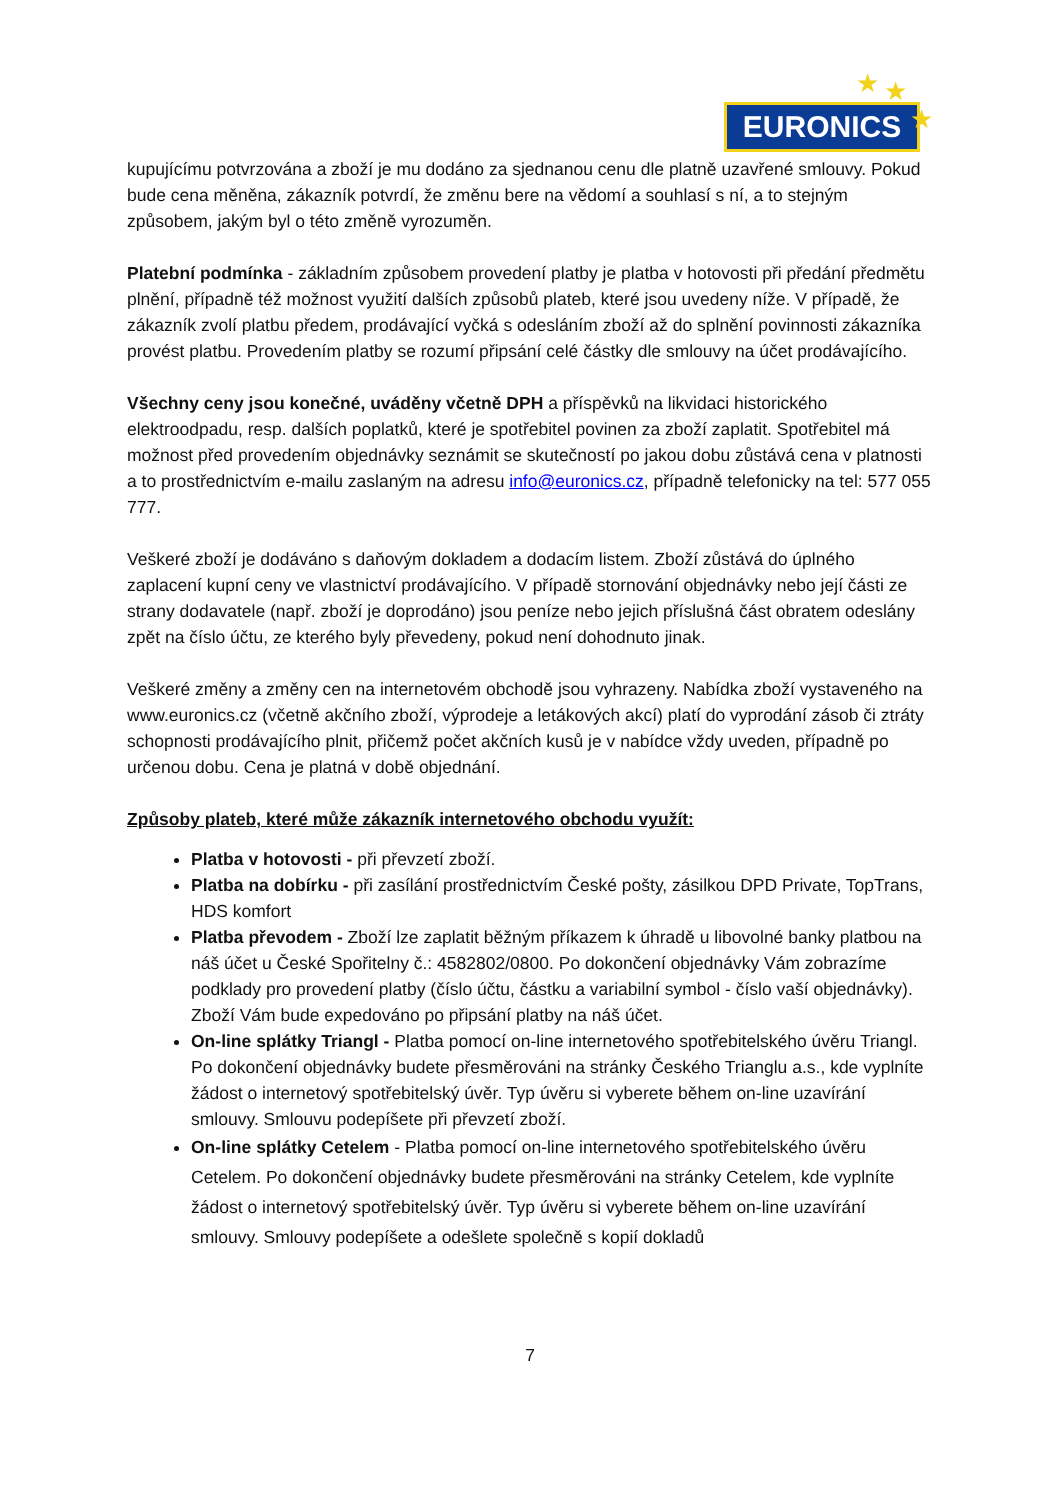EURONICS
★ ★
★
kupujícímu potvrzována a zboží je mu dodáno za sjednanou cenu dle platně uzavřené smlouvy. Pokud bude cena měněna, zákazník potvrdí, že změnu bere na vědomí a souhlasí s ní, a to stejným způsobem, jakým byl o této změně vyrozuměn.
Platební podmínka - základním způsobem provedení platby je platba v hotovosti při předání předmětu plnění, případně též možnost využití dalších způsobů plateb, které jsou uvedeny níže. V případě, že zákazník zvolí platbu předem, prodávající vyčká s odesláním zboží až do splnění povinnosti zákazníka provést platbu. Provedením platby se rozumí připsání celé částky dle smlouvy na účet prodávajícího.
Všechny ceny jsou konečné, uváděny včetně DPH a příspěvků na likvidaci historického elektroodpadu, resp. dalších poplatků, které je spotřebitel povinen za zboží zaplatit. Spotřebitel má možnost před provedením objednávky seznámit se skutečností po jakou dobu zůstává cena v platnosti a to prostřednictvím e-mailu zaslaným na adresu info@euronics.cz, případně telefonicky na tel: 577 055 777.
Veškeré zboží je dodáváno s daňovým dokladem a dodacím listem. Zboží zůstává do úplného zaplacení kupní ceny ve vlastnictví prodávajícího. V případě stornování objednávky nebo její části ze strany dodavatele (např. zboží je doprodáno) jsou peníze nebo jejich příslušná část obratem odeslány zpět na číslo účtu, ze kterého byly převedeny, pokud není dohodnuto jinak.
Veškeré změny a změny cen na internetovém obchodě jsou vyhrazeny. Nabídka zboží vystaveného na www.euronics.cz (včetně akčního zboží, výprodeje a letákových akcí) platí do vyprodání zásob či ztráty schopnosti prodávajícího plnit, přičemž počet akčních kusů je v nabídce vždy uveden, případně po určenou dobu. Cena je platná v době objednání.
Způsoby plateb, které může zákazník internetového obchodu využít:
Platba v hotovosti - při převzetí zboží.
Platba na dobírku - při zasílání prostřednictvím České pošty, zásilkou DPD Private, TopTrans, HDS komfort
Platba převodem - Zboží lze zaplatit běžným příkazem k úhradě u libovolné banky platbou na náš účet u České Spořitelny č.: 4582802/0800. Po dokončení objednávky Vám zobrazíme podklady pro provedení platby (číslo účtu, částku a variabilní symbol - číslo vaší objednávky). Zboží Vám bude expedováno po připsání platby na náš účet.
On-line splátky Triangl - Platba pomocí on-line internetového spotřebitelského úvěru Triangl. Po dokončení objednávky budete přesměrováni na stránky Českého Trianglu a.s., kde vyplníte žádost o internetový spotřebitelský úvěr. Typ úvěru si vyberete během on-line uzavírání smlouvy. Smlouvu podepíšete při převzetí zboží.
On-line splátky Cetelem - Platba pomocí on-line internetového spotřebitelského úvěru Cetelem. Po dokončení objednávky budete přesměrováni na stránky Cetelem, kde vyplníte žádost o internetový spotřebitelský úvěr. Typ úvěru si vyberete během on-line uzavírání smlouvy. Smlouvy podepíšete a odešlete společně s kopií dokladů
7